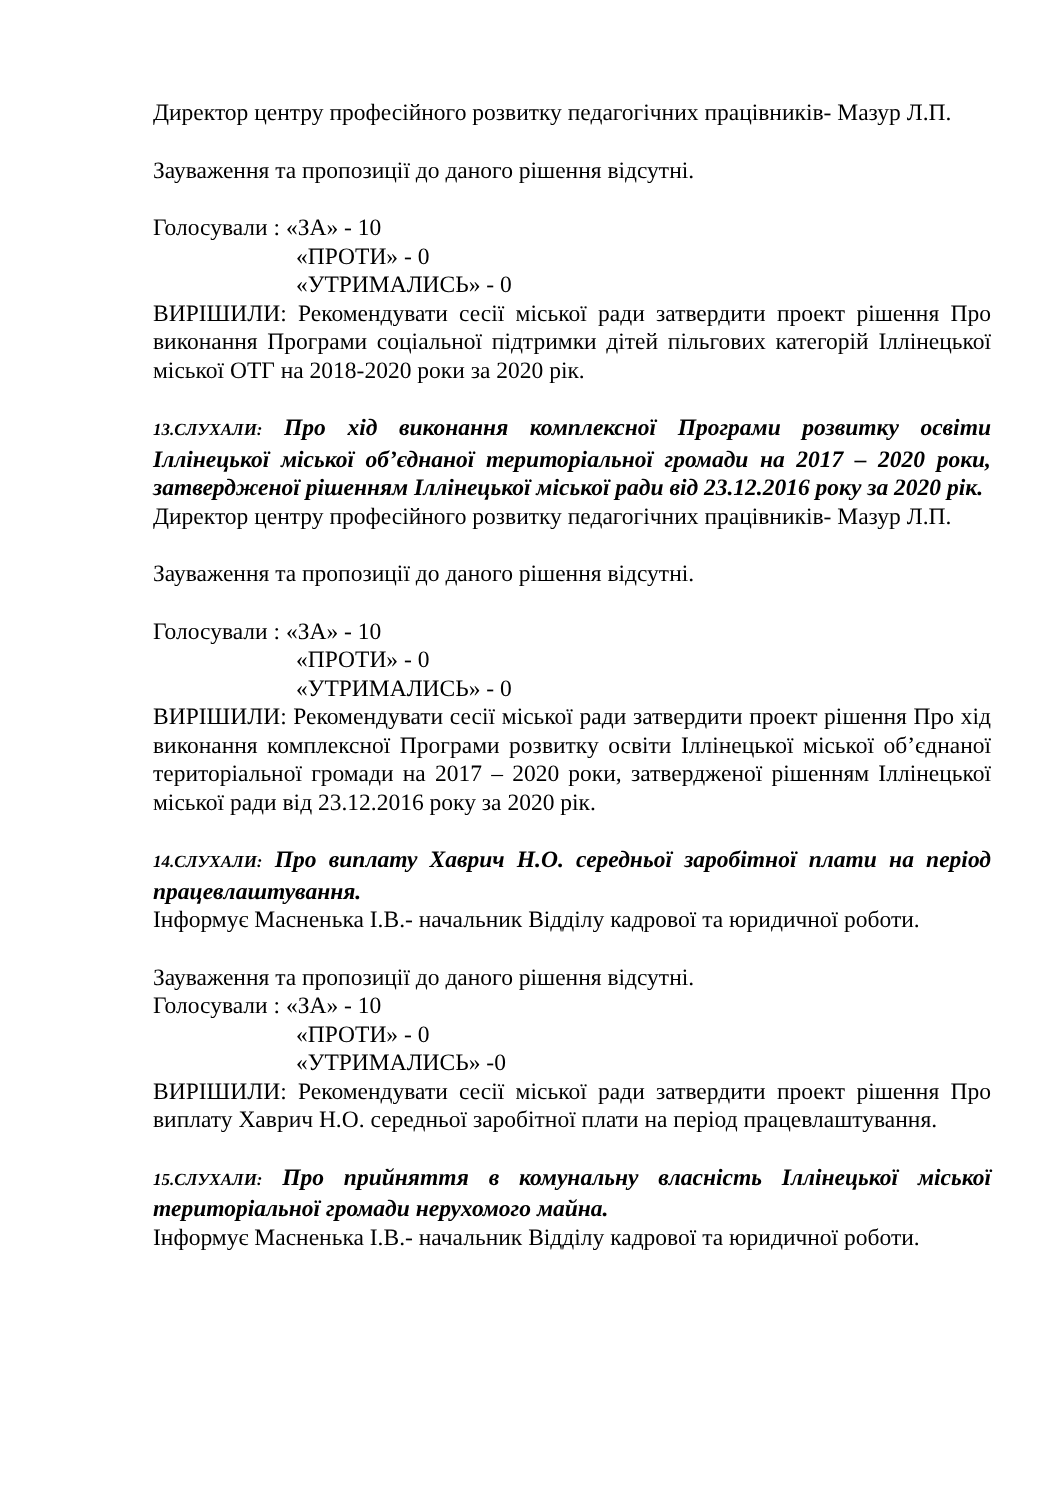Директор центру професійного розвитку педагогічних працівників- Мазур Л.П.
Зауваження та пропозиції до даного рішення відсутні.
Голосували : «ЗА» - 10
«ПРОТИ» - 0
«УТРИМАЛИСЬ» - 0
ВИРІШИЛИ: Рекомендувати сесії міської ради затвердити проект рішення Про виконання Програми соціальної підтримки дітей пільгових категорій Іллінецької міської ОТГ на 2018-2020 роки за 2020 рік.
13.СЛУХАЛИ: Про хід виконання комплексної Програми розвитку освіти Іллінецької міської об’єднаної територіальної громади на 2017 – 2020 роки, затвердженої рішенням Іллінецької міської ради від 23.12.2016 року за 2020 рік.
Директор центру професійного розвитку педагогічних працівників- Мазур Л.П.
Зауваження та пропозиції до даного рішення відсутні.
Голосували : «ЗА» - 10
«ПРОТИ» - 0
«УТРИМАЛИСЬ» - 0
ВИРІШИЛИ: Рекомендувати сесії міської ради затвердити проект рішення Про хід виконання комплексної Програми розвитку освіти Іллінецької міської об’єднаної територіальної громади на 2017 – 2020 роки, затвердженої рішенням Іллінецької міської ради від 23.12.2016 року за 2020 рік.
14.СЛУХАЛИ: Про виплату Хаврич Н.О. середньої заробітної плати на період працевлаштування.
Інформує Масненька І.В.- начальник Відділу кадрової та юридичної роботи.
Зауваження та пропозиції до даного рішення відсутні.
Голосували : «ЗА» - 10
«ПРОТИ» - 0
«УТРИМАЛИСЬ» -0
ВИРІШИЛИ: Рекомендувати сесії міської ради затвердити проект рішення Про виплату Хаврич Н.О. середньої заробітної плати на період працевлаштування.
15.СЛУХАЛИ: Про прийняття в комунальну власність Іллінецької міської територіальної громади нерухомого майна.
Інформує Масненька І.В.- начальник Відділу кадрової та юридичної роботи.